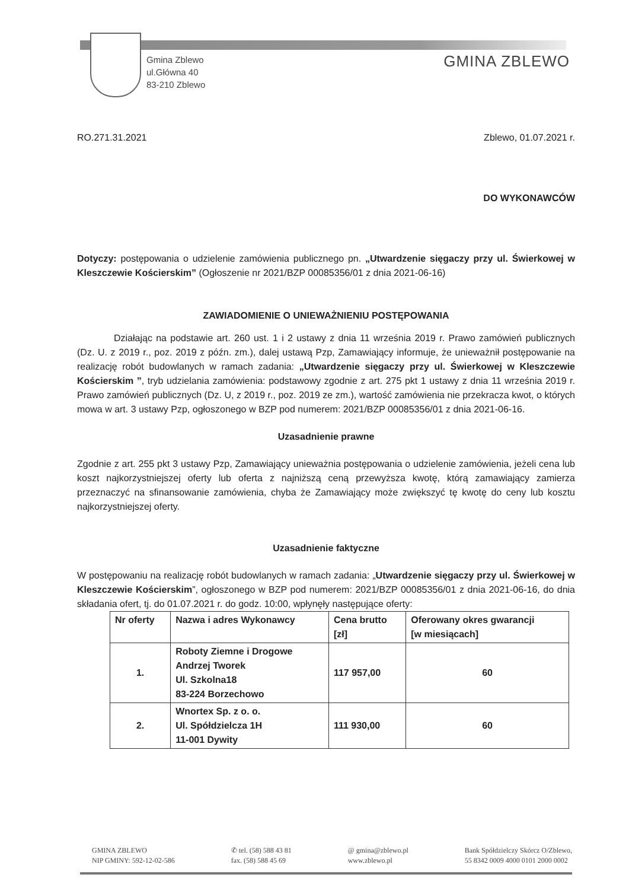Gmina Zblewo
ul.Główna 40
83-210 Zblewo
GMINA ZBLEWO
RO.271.31.2021 Zblewo, 01.07.2021 r.
DO WYKONAWCÓW
Dotyczy: postępowania o udzielenie zamówienia publicznego pn. „Utwardzenie sięgaczy przy ul. Świerkowej w Kleszczewie Kościerskim” (Ogłoszenie nr 2021/BZP 00085356/01 z dnia 2021-06-16)
ZAWIADOMIENIE O UNIEWAŻNIENIU POSTĘPOWANIA
Działając na podstawie art. 260 ust. 1 i 2 ustawy z dnia 11 września 2019 r. Prawo zamówień publicznych (Dz. U. z 2019 r., poz. 2019 z późn. zm.), dalej ustawą Pzp, Zamawiający informuje, że unieważnił postępowanie na realizację robót budowlanych w ramach zadania: „Utwardzenie sięgaczy przy ul. Świerkowej w Kleszczewie Kościerskim ”, tryb udzielania zamówienia: podstawowy zgodnie z art. 275 pkt 1 ustawy z dnia 11 września 2019 r. Prawo zamówień publicznych (Dz. U, z 2019 r., poz. 2019 ze zm.), wartość zamówienia nie przekracza kwot, o których mowa w art. 3 ustawy Pzp, ogłoszonego w BZP pod numerem: 2021/BZP 00085356/01 z dnia 2021-06-16.
Uzasadnienie prawne
Zgodnie z art. 255 pkt 3 ustawy Pzp, Zamawiający unieważnia postępowania o udzielenie zamówienia, jeżeli cena lub koszt najkorzystniejszej oferty lub oferta z najniższą ceną przewyższa kwotę, którą zamawiający zamierza przeznaczyć na sfinansowanie zamówienia, chyba że Zamawiający może zwiększyć tę kwotę do ceny lub kosztu najkorzystniejszej oferty.
Uzasadnienie faktyczne
W postępowaniu na realizację robót budowlanych w ramach zadania: „Utwardzenie sięgaczy przy ul. Świerkowej w Kleszczewie Kościerskim”, ogłoszonego w BZP pod numerem: 2021/BZP 00085356/01 z dnia 2021-06-16, do dnia składania ofert, tj. do 01.07.2021 r. do godz. 10:00, wpłynęły następujące oferty:
| Nr oferty | Nazwa i adres Wykonawcy | Cena brutto [zł] | Oferowany okres gwarancji [w miesiącach] |
| --- | --- | --- | --- |
| 1. | Roboty Ziemne i Drogowe Andrzej Tworek Ul. Szkolna18 83-224 Borzechowo | 117 957,00 | 60 |
| 2. | Wnortex Sp. z o. o. Ul. Spółdzielcza 1H 11-001 Dywity | 111 930,00 | 60 |
GMINA ZBLEWO
NIP GMINY: 592-12-02-586
✆ tel. (58) 588 43 81
fax. (58) 588 45 69
@ gmina@zblewo.pl
www.zblewo.pl
Bank Spółdzielczy Skórcz O/Zblewo,
55 8342 0009 4000 0101 2000 0002